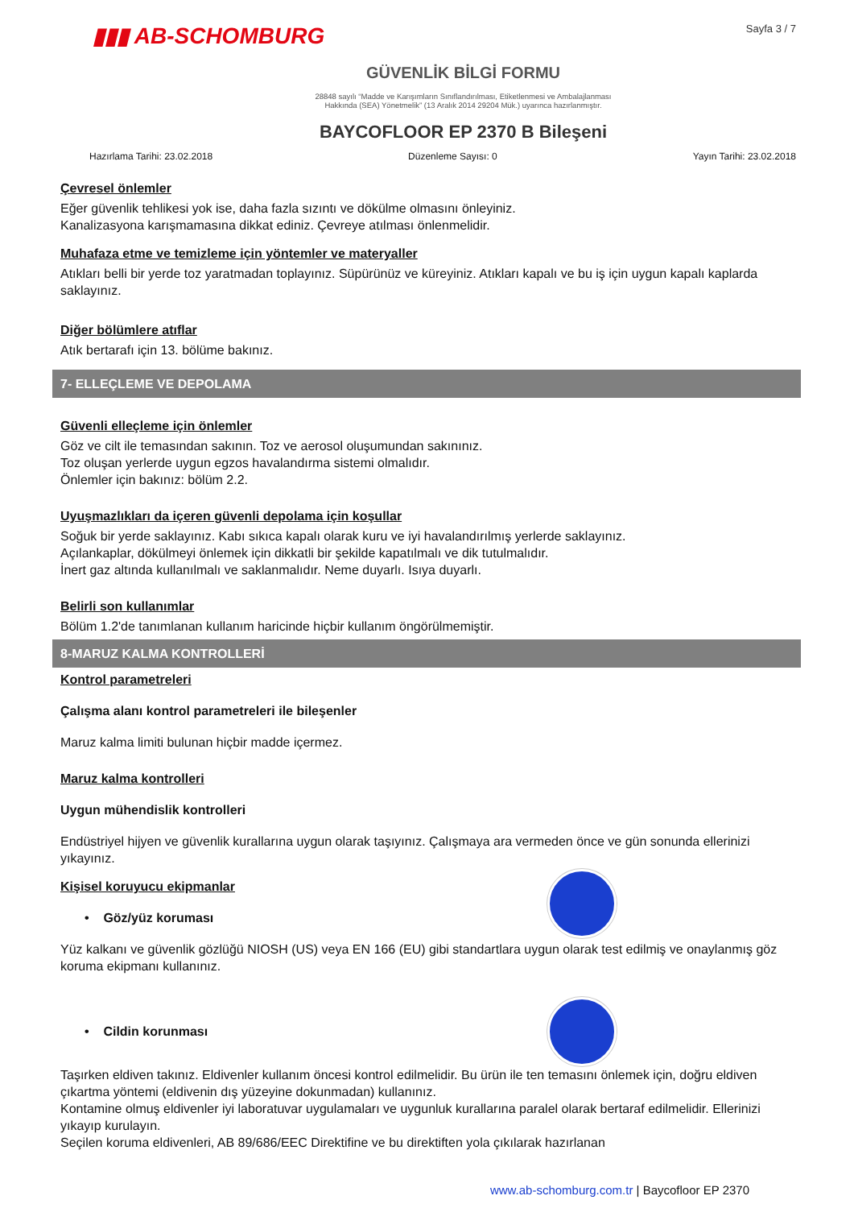▮▮▮ AB-SCHOMBURG
Sayfa 3 / 7
GÜVENLİK BİLGİ FORMU
28848 sayılı “Madde ve Karışımların Sınıflandırılması, Etiketlenmesi ve Ambalajlanması
Hakkında (SEA) Yönetmelik” (13 Aralık 2014 29204 Mük.) uyarınca hazırlanmıştır.
BAYCOFLOOR EP 2370 B Bileşeni
Hazırlama Tarihi: 23.02.2018 Düzenleme Sayısı: 0 Yayın Tarihi: 23.02.2018
Çevresel önlemler
Eğer güvenlik tehlikesi yok ise, daha fazla sızıntı ve dökülme olmasını önleyiniz.
Kanalizasyona karışmamasına dikkat ediniz. Çevreye atılması önlenmelidir.
Muhafaza etme ve temizleme için yöntemler ve materyaller
Atıkları belli bir yerde toz yaratmadan toplayınız. Süpürünüz ve küreyiniz. Atıkları kapalı ve bu iş için uygun kapalı kaplarda saklayınız.
Diğer bölümlere atıflar
Atık bertarafı için 13. bölüme bakınız.
7- ELLEÇLEME VE DEPOLAMA
Güvenli elleçleme için önlemler
Göz ve cilt ile temasından sakının. Toz ve aerosol oluşumundan sakınınız.
Toz oluşan yerlerde uygun egzos havalandırma sistemi olmalıdır.
Önlemler için bakınız: bölüm 2.2.
Uyuşmazlıkları da içeren güvenli depolama için koşullar
Soğuk bir yerde saklayınız. Kabı sıkıca kapalı olarak kuru ve iyi havalandırılmış yerlerde saklayınız.
Açılankaplar, dökülmeyi önlemek için dikkatli bir şekilde kapatılmalı ve dik tutulmalıdır.
İnert gaz altında kullanılmalı ve saklanmalıdır. Neme duyarlı. Isıya duyarlı.
Belirli son kullanımlar
Bölüm 1.2'de tanımlanan kullanım haricinde hiçbir kullanım öngörülmemiştir.
8-MARUZ KALMA KONTROLLERİ
Kontrol parametreleri
Çalışma alanı kontrol parametreleri ile bileşenler
Maruz kalma limiti bulunan hiçbir madde içermez.
Maruz kalma kontrolleri
Uygun mühendislik kontrolleri
Endüstriyel hijyen ve güvenlik kurallarına uygun olarak taşıyınız. Çalışmaya ara vermeden önce ve gün sonunda ellerinizi yıkayınız.
Kişisel koruyucu ekipmanlar
• Göz/yüz koruması
Yüz kalkanı ve güvenlik gözlüğü NIOSH (US) veya EN 166 (EU) gibi standartlara uygun olarak test edilmiş ve onaylanmış göz koruma ekipmanı kullanınız.
• Cildin korunması
Taşırken eldiven takınız. Eldivenler kullanım öncesi kontrol edilmelidir. Bu ürün ile ten temasını önlemek için, doğru eldiven çıkartma yöntemi (eldivenin dış yüzeyine dokunmadan) kullanınız.
Kontamine olmuş eldivenler iyi laboratuvar uygulamaları ve uygunluk kurallarına paralel olarak bertaraf edilmelidir. Ellerinizi yıkayıp kurulayın.
Seçilen koruma eldivenleri, AB 89/686/EEC Direktifine ve bu direktiften yola çıkılarak hazırlanan
www.ab-schomburg.com.tr | Baycofloor EP 2370